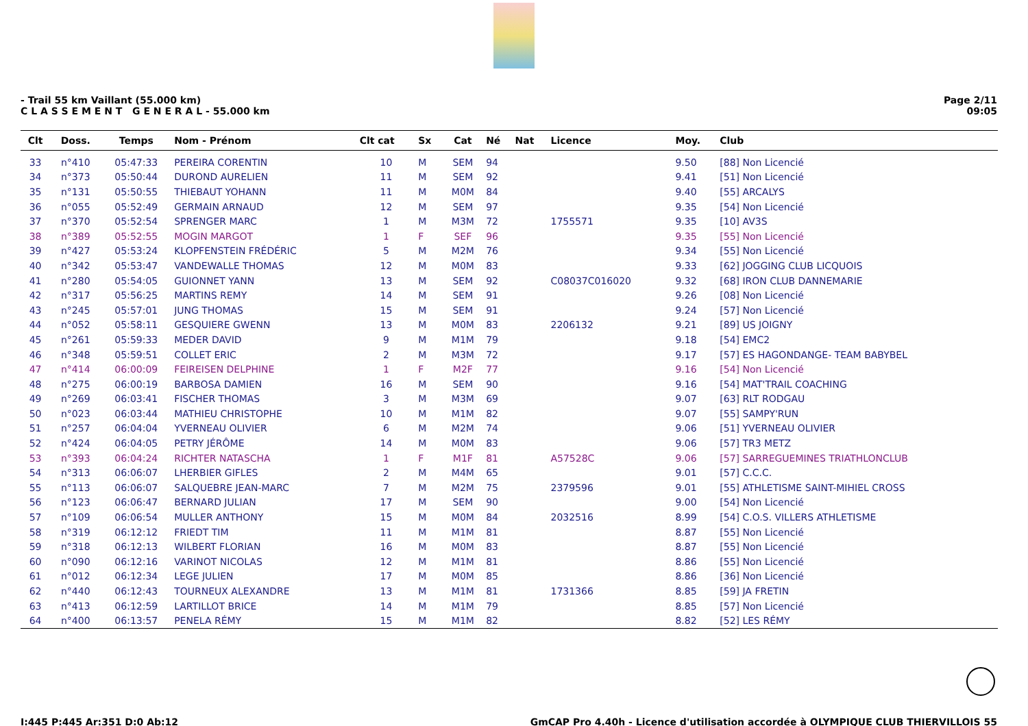- Trail 55 km Vaillant (55.000 km)
C L A S S E M E N T G E N E R A L - 55.000 km
Page 2/11
09:05
| Clt | Doss. | Temps | Nom - Prénom | Clt cat | Sx | Cat | Né | Nat | Licence | Moy. | Club |
| --- | --- | --- | --- | --- | --- | --- | --- | --- | --- | --- | --- |
| 33 | n°410 | 05:47:33 | PEREIRA CORENTIN | 10 | M | SEM | 94 | | | 9.50 | [88] Non Licencié |
| 34 | n°373 | 05:50:44 | DUROND AURELIEN | 11 | M | SEM | 92 | | | 9.41 | [51] Non Licencié |
| 35 | n°131 | 05:50:55 | THIEBAUT YOHANN | 11 | M | M0M | 84 | | | 9.40 | [55] ARCALYS |
| 36 | n°055 | 05:52:49 | GERMAIN ARNAUD | 12 | M | SEM | 97 | | | 9.35 | [54] Non Licencié |
| 37 | n°370 | 05:52:54 | SPRENGER MARC | 1 | M | M3M | 72 | | 1755571 | 9.35 | [10] AV3S |
| 38 | n°389 | 05:52:55 | MOGIN MARGOT | 1 | F | SEF | 96 | | | 9.35 | [55] Non Licencié |
| 39 | n°427 | 05:53:24 | KLOPFENSTEIN FRÉDÉRIC | 5 | M | M2M | 76 | | | 9.34 | [55] Non Licencié |
| 40 | n°342 | 05:53:47 | VANDEWALLE THOMAS | 12 | M | M0M | 83 | | | 9.33 | [62] JOGGING CLUB LICQUOIS |
| 41 | n°280 | 05:54:05 | GUIONNET YANN | 13 | M | SEM | 92 | | C08037C016020 | 9.32 | [68] IRON CLUB DANNEMARIE |
| 42 | n°317 | 05:56:25 | MARTINS REMY | 14 | M | SEM | 91 | | | 9.26 | [08] Non Licencié |
| 43 | n°245 | 05:57:01 | JUNG THOMAS | 15 | M | SEM | 91 | | | 9.24 | [57] Non Licencié |
| 44 | n°052 | 05:58:11 | GESQUIERE GWENN | 13 | M | M0M | 83 | | 2206132 | 9.21 | [89] US JOIGNY |
| 45 | n°261 | 05:59:33 | MEDER DAVID | 9 | M | M1M | 79 | | | 9.18 | [54] EMC2 |
| 46 | n°348 | 05:59:51 | COLLET ERIC | 2 | M | M3M | 72 | | | 9.17 | [57] ES HAGONDANGE- TEAM BABYBEL |
| 47 | n°414 | 06:00:09 | FEIREISEN DELPHINE | 1 | F | M2F | 77 | | | 9.16 | [54] Non Licencié |
| 48 | n°275 | 06:00:19 | BARBOSA DAMIEN | 16 | M | SEM | 90 | | | 9.16 | [54] MAT'TRAIL COACHING |
| 49 | n°269 | 06:03:41 | FISCHER THOMAS | 3 | M | M3M | 69 | | | 9.07 | [63] RLT RODGAU |
| 50 | n°023 | 06:03:44 | MATHIEU CHRISTOPHE | 10 | M | M1M | 82 | | | 9.07 | [55] SAMPY'RUN |
| 51 | n°257 | 06:04:04 | YVERNEAU OLIVIER | 6 | M | M2M | 74 | | | 9.06 | [51] YVERNEAU OLIVIER |
| 52 | n°424 | 06:04:05 | PETRY JÉRÔME | 14 | M | M0M | 83 | | | 9.06 | [57] TR3 METZ |
| 53 | n°393 | 06:04:24 | RICHTER NATASCHA | 1 | F | M1F | 81 | | A57528C | 9.06 | [57] SARREGUEMINES TRIATHLONCLUB |
| 54 | n°313 | 06:06:07 | LHERBIER GIFLES | 2 | M | M4M | 65 | | | 9.01 | [57] C.C.C. |
| 55 | n°113 | 06:06:07 | SALQUEBRE JEAN-MARC | 7 | M | M2M | 75 | | 2379596 | 9.01 | [55] ATHLETISME SAINT-MIHIEL CROSS |
| 56 | n°123 | 06:06:47 | BERNARD JULIAN | 17 | M | SEM | 90 | | | 9.00 | [54] Non Licencié |
| 57 | n°109 | 06:06:54 | MULLER ANTHONY | 15 | M | M0M | 84 | | 2032516 | 8.99 | [54] C.O.S. VILLERS ATHLETISME |
| 58 | n°319 | 06:12:12 | FRIEDT TIM | 11 | M | M1M | 81 | | | 8.87 | [55] Non Licencié |
| 59 | n°318 | 06:12:13 | WILBERT FLORIAN | 16 | M | M0M | 83 | | | 8.87 | [55] Non Licencié |
| 60 | n°090 | 06:12:16 | VARINOT NICOLAS | 12 | M | M1M | 81 | | | 8.86 | [55] Non Licencié |
| 61 | n°012 | 06:12:34 | LEGE JULIEN | 17 | M | M0M | 85 | | | 8.86 | [36] Non Licencié |
| 62 | n°440 | 06:12:43 | TOURNEUX ALEXANDRE | 13 | M | M1M | 81 | | 1731366 | 8.85 | [59] JA FRETIN |
| 63 | n°413 | 06:12:59 | LARTILLOT BRICE | 14 | M | M1M | 79 | | | 8.85 | [57] Non Licencié |
| 64 | n°400 | 06:13:57 | PENELA RÉMY | 15 | M | M1M | 82 | | | 8.82 | [52] LES RÉMY |
I:445 P:445 Ar:351 D:0 Ab:12 GmCAP Pro 4.40h - Licence d'utilisation accordée à OLYMPIQUE CLUB THIERVILLOIS 55